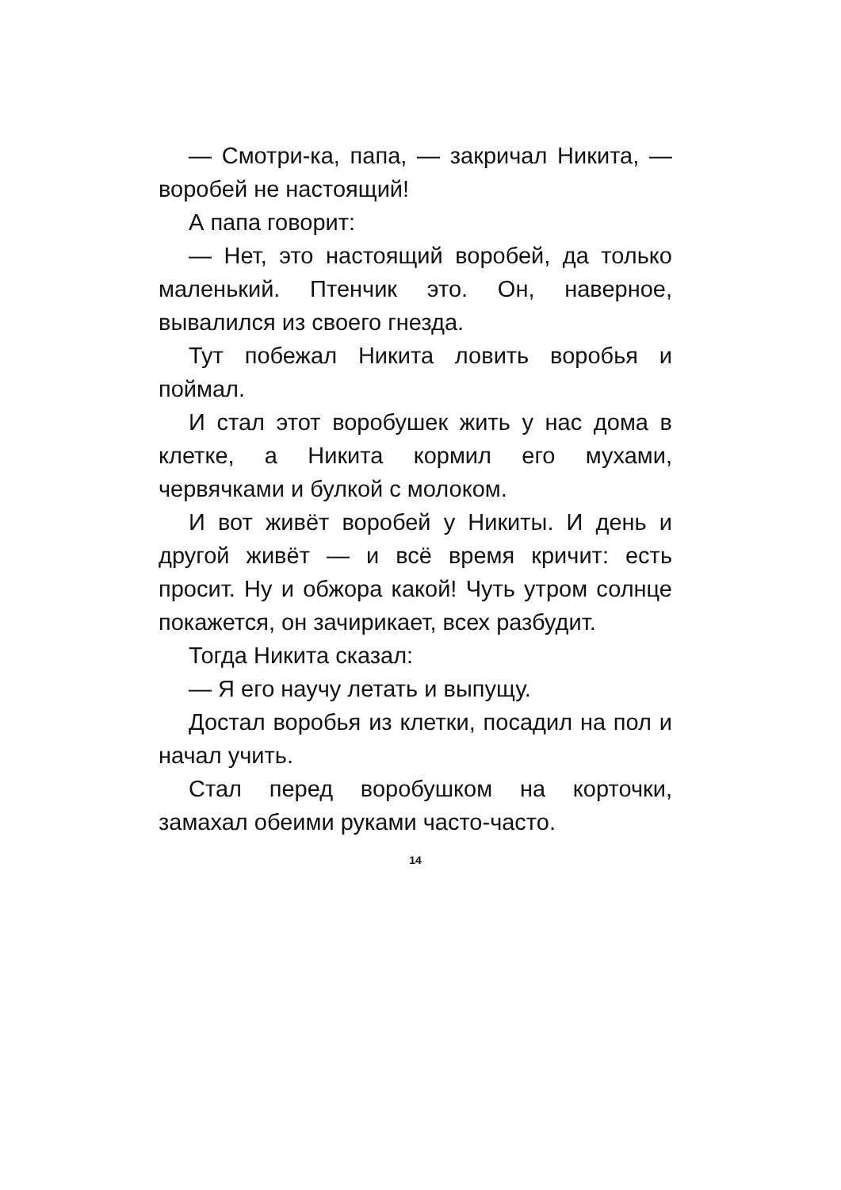— Смотри-ка, папа, — закричал Никита, — воробей не настоящий!
А папа говорит:
— Нет, это настоящий воробей, да только маленький. Птенчик это. Он, наверное, вывалился из своего гнезда.
Тут побежал Никита ловить воробья и поймал.
И стал этот воробушек жить у нас дома в клетке, а Никита кормил его мухами, червячками и булкой с молоком.
И вот живёт воробей у Никиты. И день и другой живёт — и всё время кричит: есть просит. Ну и обжора какой! Чуть утром солнце покажется, он зачирикает, всех разбудит.
Тогда Никита сказал:
— Я его научу летать и выпущу.
Достал воробья из клетки, посадил на пол и начал учить.
Стал перед воробушком на корточки, замахал обеими руками часто-часто.
14